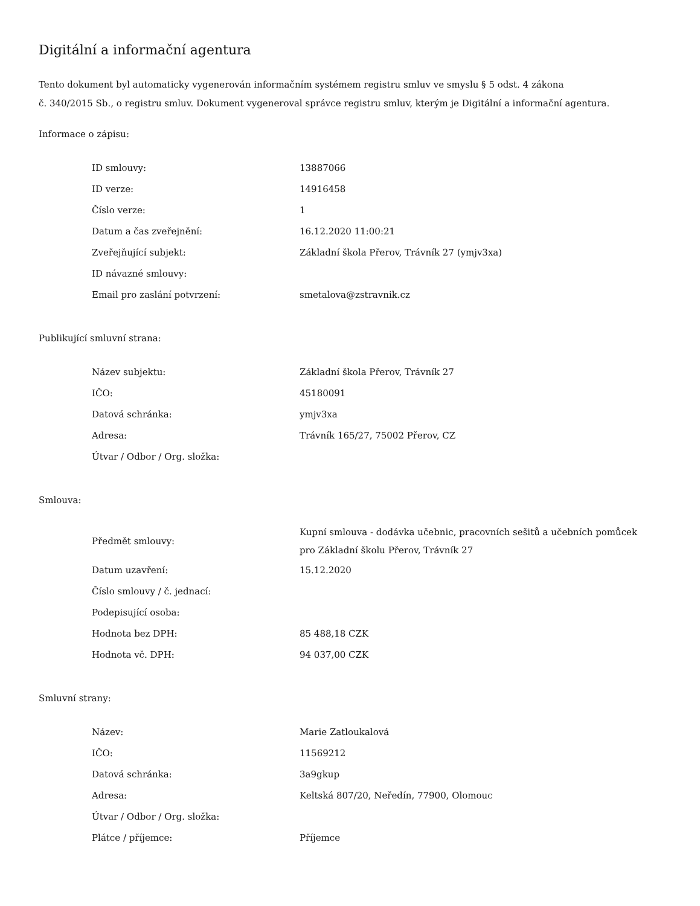Digitální a informační agentura
Tento dokument byl automaticky vygenerován informačním systémem registru smluv ve smyslu § 5 odst. 4 zákona
č. 340/2015 Sb., o registru smluv. Dokument vygeneroval správce registru smluv, kterým je Digitální a informační agentura.
Informace o zápisu:
| ID smlouvy: | 13887066 |
| ID verze: | 14916458 |
| Číslo verze: | 1 |
| Datum a čas zveřejnění: | 16.12.2020 11:00:21 |
| Zveřejňující subjekt: | Základní škola Přerov, Trávník 27 (ymjv3xa) |
| ID návazné smlouvy: | |
| Email pro zaslání potvrzení: | smetalova@zstravnik.cz |
Publikující smluvní strana:
| Název subjektu: | Základní škola Přerov, Trávník 27 |
| IČO: | 45180091 |
| Datová schránka: | ymjv3xa |
| Adresa: | Trávník 165/27, 75002 Přerov, CZ |
| Útvar / Odbor / Org. složka: | |
Smlouva:
| Předmět smlouvy: | Kupní smlouva - dodávka učebnic, pracovních sešitů a učebních pomůcek pro Základní školu Přerov, Trávník 27 |
| Datum uzavření: | 15.12.2020 |
| Číslo smlouvy / č. jednací: | |
| Podepisující osoba: | |
| Hodnota bez DPH: | 85 488,18 CZK |
| Hodnota vč. DPH: | 94 037,00 CZK |
Smluvní strany:
| Název: | Marie Zatloukalová |
| IČO: | 11569212 |
| Datová schránka: | 3a9gkup |
| Adresa: | Keltská 807/20, Neředín, 77900, Olomouc |
| Útvar / Odbor / Org. složka: | |
| Plátce / příjemce: | Příjemce |